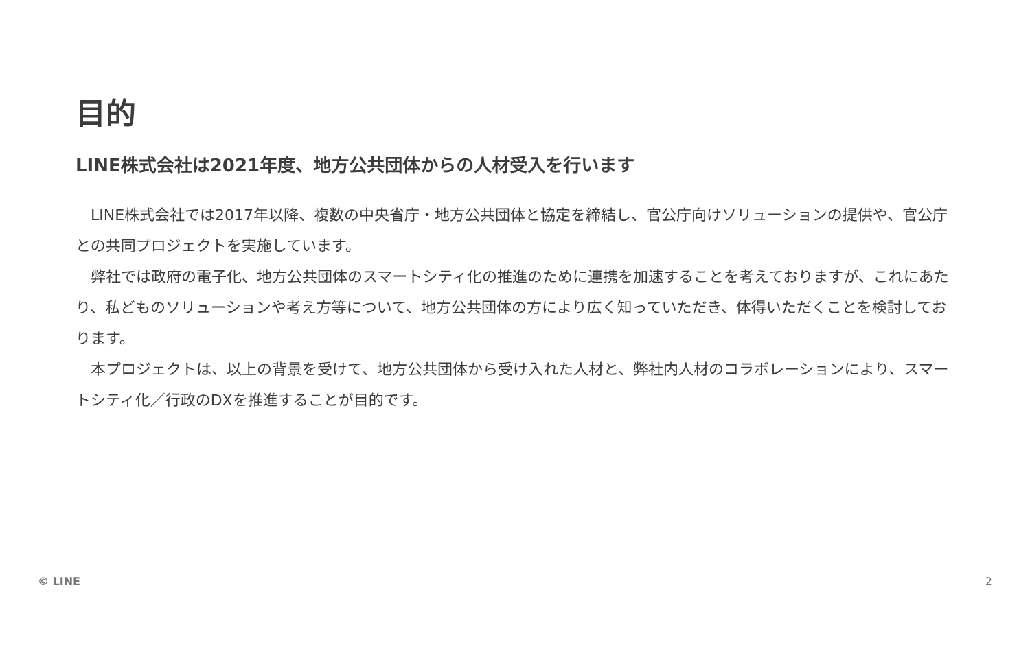目的
LINE株式会社は2021年度、地方公共団体からの人材受入を行います
　LINE株式会社では2017年以降、複数の中央省庁・地方公共団体と協定を締結し、官公庁向けソリューションの提供や、官公庁との共同プロジェクトを実施しています。
　弊社では政府の電子化、地方公共団体のスマートシティ化の推進のために連携を加速することを考えておりますが、これにあたり、私どものソリューションや考え方等について、地方公共団体の方により広く知っていただき、体得いただくことを検討しております。
　本プロジェクトは、以上の背景を受けて、地方公共団体から受け入れた人材と、弊社内人材のコラボレーションにより、スマートシティ化／行政のDXを推進することが目的です。
© LINE 2